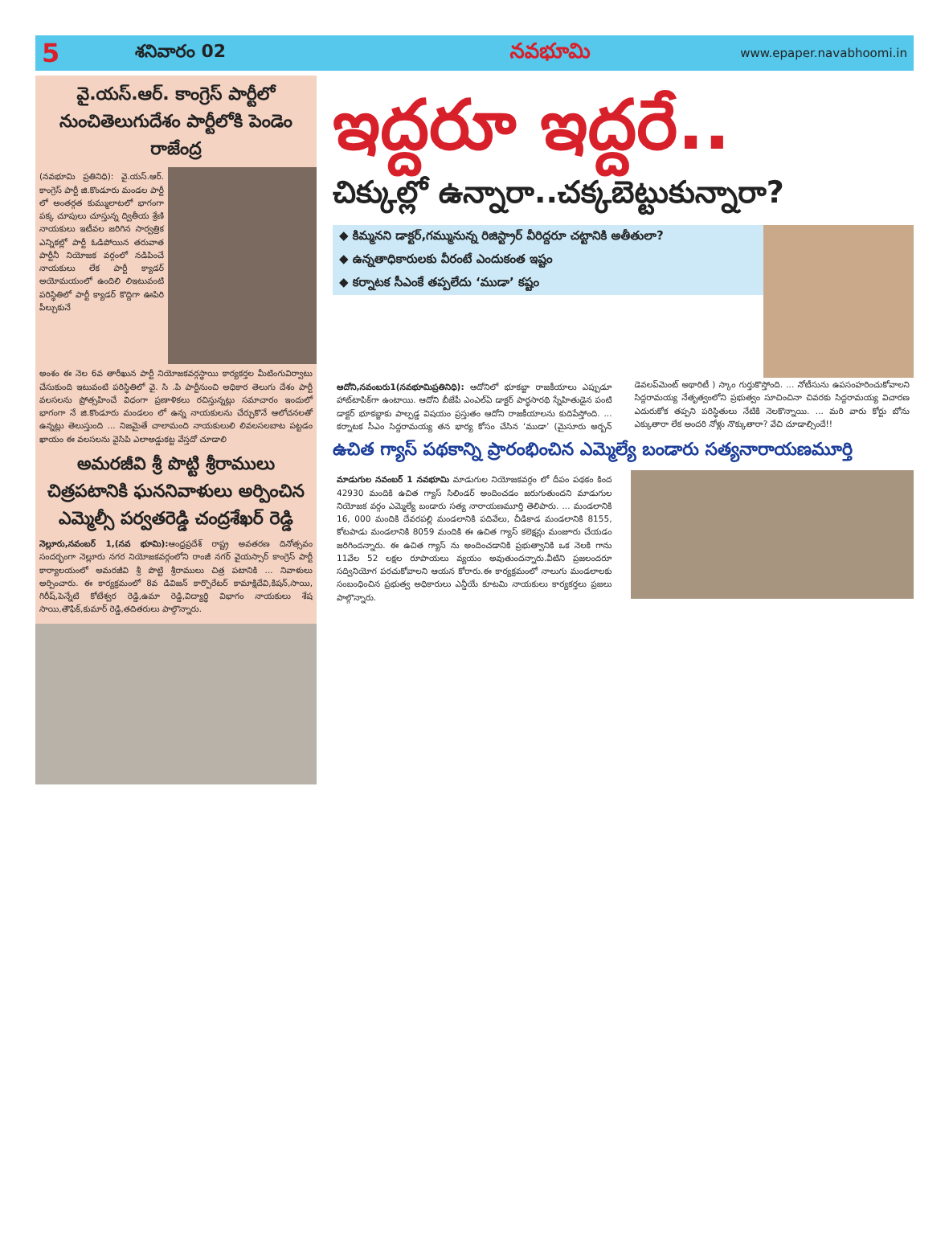5
శనివారం 02
నవభూమి
www.epaper.navabhoomi.in
వై.యస్.ఆర్. కాంగ్రెస్ పార్టీలో నుంచితెలుగుదేశం పార్టీలోకి పెండెం రాజేంద్ర
(నవభూమి ప్రతినిధి): వై.యస్.ఆర్. కాంగ్రెస్ పార్టీ జి.కొండూరు మండల పార్టీ లో అంతర్గత కుమ్ములాటలో భాగంగా పక్క చూపులు చూస్తున్న ద్వితీయ శ్రేణి నాయకులు ఇటీవల జరిగిన సార్వత్రిక ఎన్నికల్లో పార్టీ ఓడిపోయిన తరువాత పార్టీనీ నియోజక వర్గంలో నడిపించే నాయకులు లేక పార్టీ క్యాడర్ అయోమయంలో ఉందిలి లిఇటువంటి పరిస్థితిలో పార్టీ క్యాడర్ కొద్దిగా ఊపిరి పీల్చుకునే
అంశం ఈ నెల 6వ తారీఖున పార్టీ నియోజకవర్గస్థాయి కార్యకర్తల మీటింగువిర్వాటు చేసుకుంది ఇటువంటి పరిస్థితిలో వై. సి .పి పార్టీనుంచి అధికార తెలుగు దేశం పార్టీ వలసలను ప్రోత్సహించే విధంగా ప్రణాళికలు రచిస్తున్నట్లు సమాచారం ఇందులో భాగంగా నే జి.కొండూరు మండలం లో ఉన్న నాయకులను చేర్చుకొనే ఆలోచనలతో ఉన్నట్లు తెలుస్తుంది ... నిజమైతే చాలామంది నాయకులులి లివలసలబాట పట్టడం ఖాయం ఈ వలసలను వైసిపి ఎలాఅడ్డుకట్ట వేస్తదో చూడాలి
అమరజీవి శ్రీ పొట్టి శ్రీరాములు చిత్రపటానికి ఘననివాళులు అర్పించిన ఎమ్మెల్సీ పర్వతరెడ్డి చంద్రశేఖర్ రెడ్డి
నెల్లూరు,నవంబర్ 1,(నవ భూమి): ఆంధ్రప్రదేశ్ రాష్ట్ర అవతరణ దినోత్సవం సందర్భంగా నెల్లూరు నగర నియోజకవర్గంలోని రాంజీ నగర్ వైయస్సార్ కాంగ్రెస్ పార్టీ కార్యాలయంలో అమరజీవి శ్రీ పొట్టి శ్రీరాములు చిత్ర పటానికి ... నివాళులు అర్పించారు. ఈ కార్యక్రమంలో 8వ డివిజన్ కార్పొరేటర్ కామాక్షిదేవి,కిషన్,సాయి, గిరీష్,పెన్నేటి కోటేశ్వర రెడ్డి,ఉమా రెడ్డి,విద్యార్థి విభాగం నాయకులు శేష సాయి,తౌఫిక్,కుమార్ రెడ్డి,తదితరులు పాల్గొన్నారు.
ఇద్దరూ ఇద్దరే..
చిక్కుల్లో ఉన్నారా..చక్కబెట్టుకున్నారా?
◆ కిమ్మనని డాక్టర్,గమ్మునున్న రిజిస్ట్రార్ వీరిద్దరూ చట్టానికి అతీతులా?
◆ ఉన్నతాధికారులకు వీరంటే ఎందుకంత ఇష్టం
◆ కర్నాటక సీఎంకే తప్పలేదు ‘ముడా’ కష్టం
ఆదోని,నవంబరు1(నవభూమిప్రతినిధి): ఆదోనిలో భూకబ్జా రాజకీయాలు ఎప్పుడూ హాట్‌టాపిక్‌గా ఉంటాయి. ఆదోని బీజేపీ ఎంఎల్‌ఏ డాక్టర్ పార్థసారథి స్నేహితుడైన పంటి డాక్టర్ భూకబ్జాకు పాల్పడ్డ విషయం ప్రస్తుతం ఆదోని రాజకీయాలను కుదిపేస్తోంది. ... కర్నాటక సీఎం సిద్దరామయ్య తన భార్య కోసం చేసిన ‘ముడా’ (మైసూరు అర్బన్ డెవలప్‌మెంట్ అథారిటీ ) స్కాం గుర్తుకొస్తోంది. ... నోటీసును ఉపసంహరించుకోవాలని సిద్దరామయ్య నేతృత్వంలోని ప్రభుత్వం సూచించినా చివరకు సిద్దరామయ్య విచారణ ఎదురుకోక తప్పని పరిస్థితులు నేటికి నెలకొన్నాయి. ... మరి వారు కోర్టు బోను ఎక్కుతారా లేక అందరి నోళ్లు నొక్కుతారా? వేచి చూడాల్సిందే!!
ఉచిత గ్యాస్ పథకాన్ని ప్రారంభించిన ఎమ్మెల్యే బండారు సత్యనారాయణమూర్తి
మాడుగుల నవంబర్ 1 నవభూమి మాడుగుల నియోజకవర్గం లో దీపం పథకం కింద 42930 మందికి ఉచిత గ్యాస్ సిలిండర్ అందించడం జరుగుతుందని మాడుగుల నియోజక వర్గం ఎమ్మెల్యే బండారు సత్య నారాయణమూర్తి తెలిపారు. ... మండలానికి 16, 000 మందికి దేవరపల్లి మండలానికి పదివేలు, చీడికాడ మండలానికి 8155, కోటపాడు మండలానికి 8059 మందికి ఈ ఉచిత గ్యాస్ కలెక్షన్లు మంజూరు చేయడం జరిగిందన్నారు. ఈ ఉచిత గ్యాస్ ను అందించడానికి ప్రభుత్వానికి ఒక నెలకి గాను 11వేల 52 లక్షల రూపాయలు వ్యయం అవుతుందన్నారు.వీటిని ప్రజలందరూ సద్వినియోగ పరచుకోవాలని ఆయన కోరారు.ఈ కార్యక్రమంలో నాలుగు మండలాలకు సంబంధించిన ప్రభుత్వ అధికారులు ఎన్డీయే కూటమి నాయకులు కార్యకర్తలు ప్రజలు పాల్గొన్నారు.